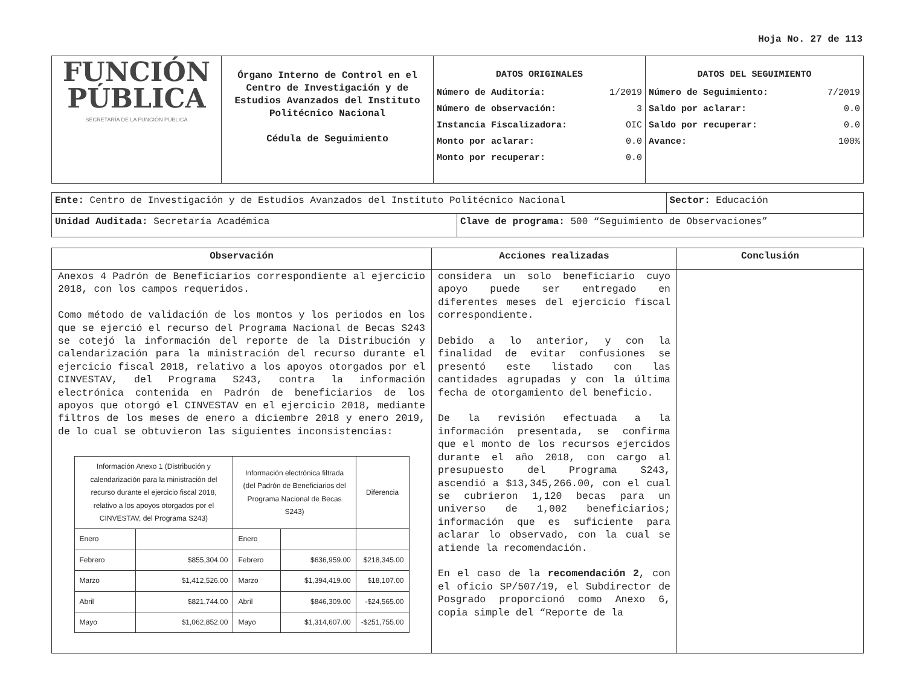Hoja No. 27 de 113
| FUNCIÓN PÚBLICA SECRETARÍA DE LA FUNCIÓN PÚBLICA | Órgano Interno de Control en el Centro de Investigación y de Estudios Avanzados del Instituto Politécnico Nacional Cédula de Seguimiento | DATOS ORIGINALES / Número de Auditoría: / 1/2019 / / Número de observación: / 3 / / Instancia Fiscalizadora: / OIC / / Monto por aclarar: / 0.0 / / Monto por recuperar: / 0.0 / | DATOS DEL SEGUIMIENTO / Número de Seguimiento: / 7/2019 / / Saldo por aclarar: / 0.0 / / Saldo por recuperar: / 0.0 / / Avance: / 100% / |
| Ente: Centro de Investigación y de Estudios Avanzados del Instituto Politécnico Nacional | | Sector: Educación |
| Unidad Auditada: Secretaría Académica | Clave de programa: 500 “Seguimiento de Observaciones” | |
| Observación | Acciones realizadas | Conclusión |
| --- | --- | --- |
| Anexos 4 Padrón de Beneficiarios correspondiente al ejercicio 2018, con los campos requeridos. Como método de validación de los montos y los periodos en los que se ejerció el recurso del Programa Nacional de Becas S243 se cotejó la información del reporte de la Distribución y calendarización para la ministración del recurso durante el ejercicio fiscal 2018, relativo a los apoyos otorgados por el CINVESTAV, del Programa S243, contra la información electrónica contenida en Padrón de beneficiarios de los apoyos que otorgó el CINVESTAV en el ejercicio 2018, mediante filtros de los meses de enero a diciembre 2018 y enero 2019, de lo cual se obtuvieron las siguientes inconsistencias: / Información Anexo 1 (Distribución y calendarización para la ministración del recurso durante el ejercicio fiscal 2018, relativo a los apoyos otorgados por el CINVESTAV, del Programa S243) / / Información electrónica filtrada (del Padrón de Beneficiarios del Programa Nacional de Becas S243) / / Diferencia / / Enero / / Enero / / / / Febrero / $855,304.00 / Febrero / $636,959.00 / $218,345.00 / / Marzo / $1,412,526.00 / Marzo / $1,394,419.00 / $18,107.00 / / Abril / $821,744.00 / Abril / $846,309.00 / -$24,565.00 / / Mayo / $1,062,852.00 / Mayo / $1,314,607.00 / -$251,755.00 / | considera un solo beneficiario cuyo apoyo puede ser entregado en diferentes meses del ejercicio fiscal correspondiente. Debido a lo anterior, y con la finalidad de evitar confusiones se presentó este listado con las cantidades agrupadas y con la última fecha de otorgamiento del beneficio. De la revisión efectuada a la información presentada, se confirma que el monto de los recursos ejercidos durante el año 2018, con cargo al presupuesto del Programa S243, ascendió a $13,345,266.00, con el cual se cubrieron 1,120 becas para un universo de 1,002 beneficiarios; información que es suficiente para aclarar lo observado, con la cual se atiende la recomendación. En el caso de la recomendación 2 , con el oficio SP/507/19, el Subdirector de Posgrado proporcionó como Anexo 6, copia simple del “Reporte de la | |